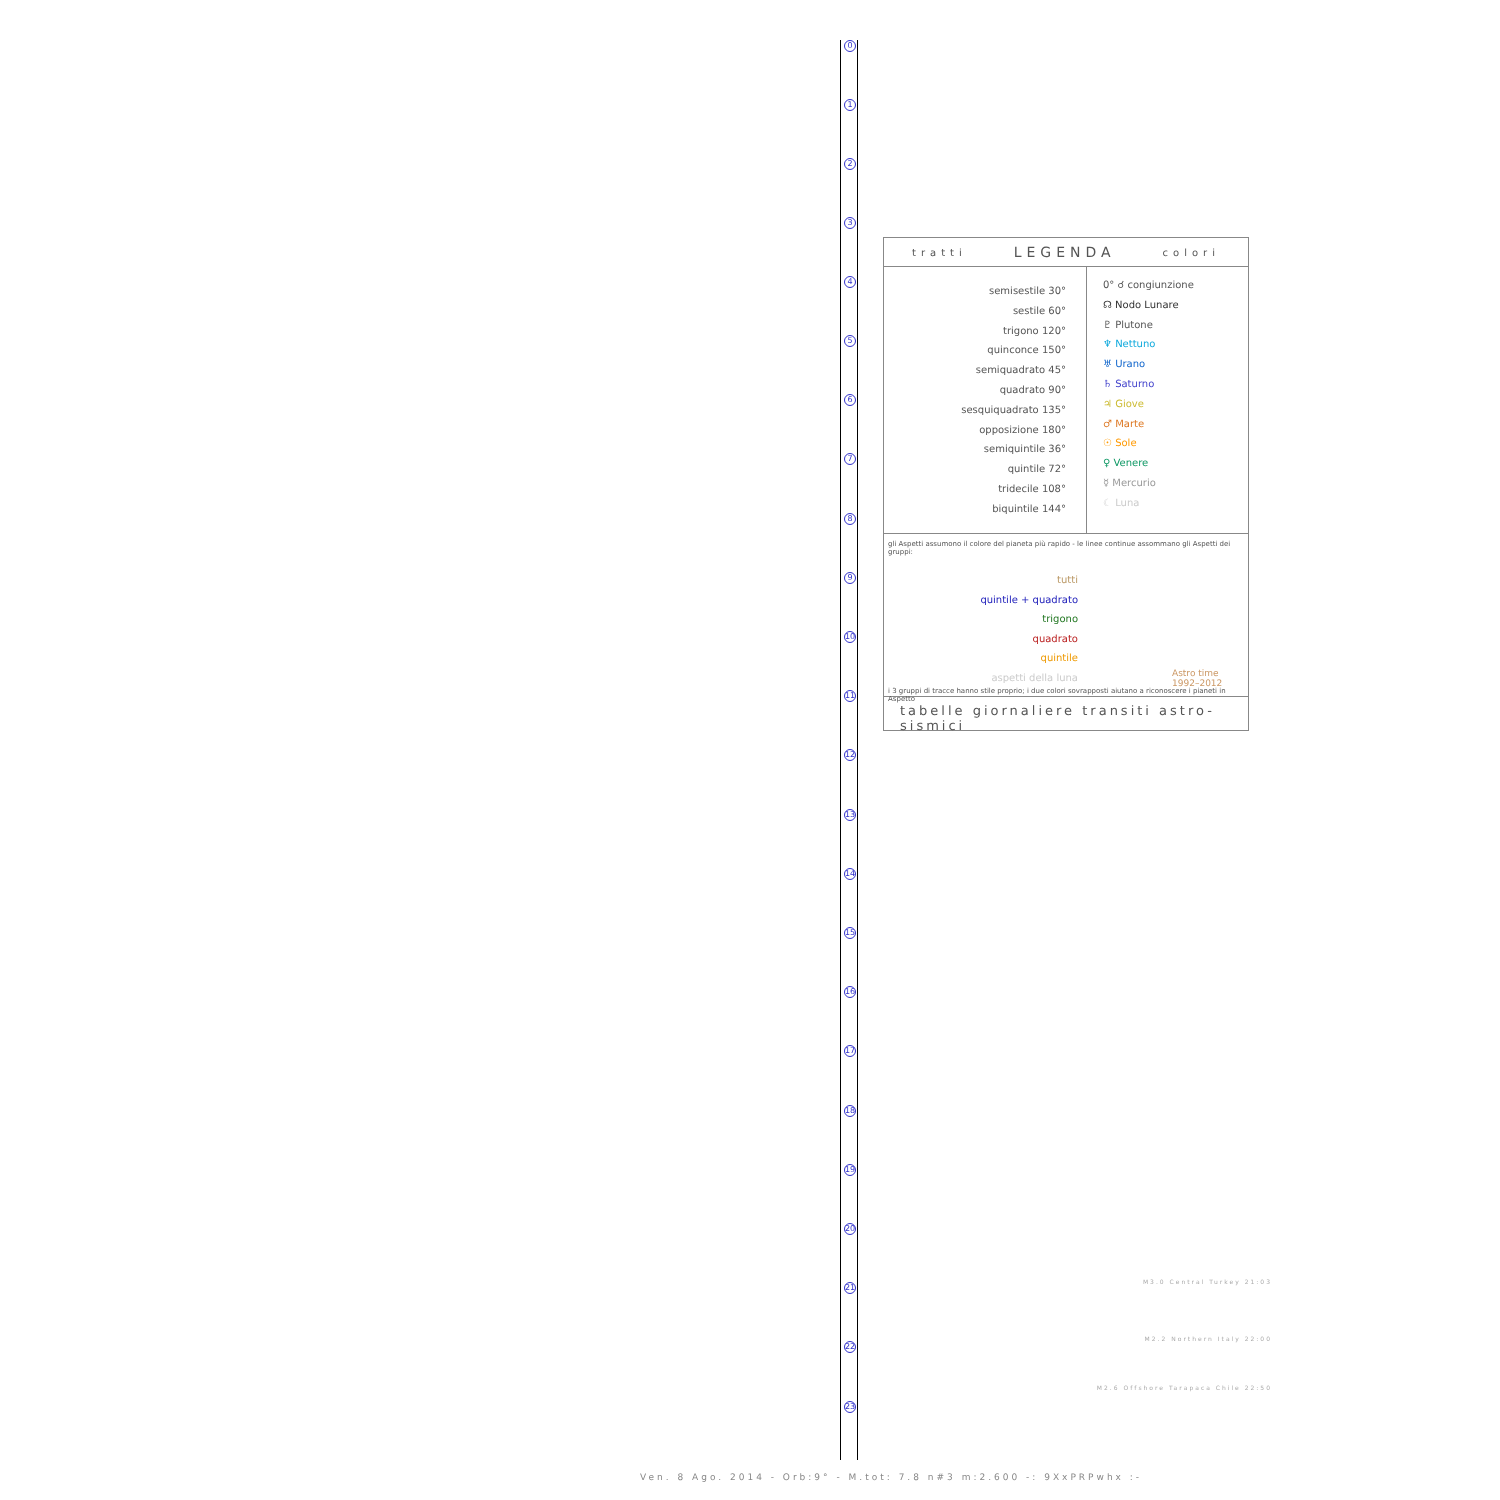0
1
2
3
4
5
6
7
8
9
10
11
12
13
14
15
16
17
18
19
20
21
22
23
tratti LEGENDA colori
semisestile 30°
sestile 60°
trigono 120°
quinconce 150°
semiquadrato 45°
quadrato 90°
sesquiquadrato 135°
opposizione 180°
semiquintile 36°
quintile 72°
tridecile 108°
biquintile 144°
0° ☌ congiunzione
☊ Nodo Lunare
♇ Plutone
♆ Nettuno
♅ Urano
♄ Saturno
♃ Giove
♂ Marte
☉ Sole
♀ Venere
☿ Mercurio
☾ Luna
gli Aspetti assumono il colore del pianeta più rapido - le linee continue assommano gli Aspetti dei gruppi:
tutti
quintile + quadrato
trigono
quadrato
quintile
aspetti della luna
Astro time
1992–2012
i 3 gruppi di tracce hanno stile proprio; i due colori sovrapposti aiutano a riconoscere i pianeti in Aspetto
tabelle giornaliere transiti astro-sismici
M3.0 Central Turkey 21:03
M2.2 Northern Italy 22:00
M2.6 Offshore Tarapaca Chile 22:50
Ven. 8 Ago. 2014 - Orb:9° - M.tot: 7.8 n#3 m:2.600 -: 9XxPRPwhx :-